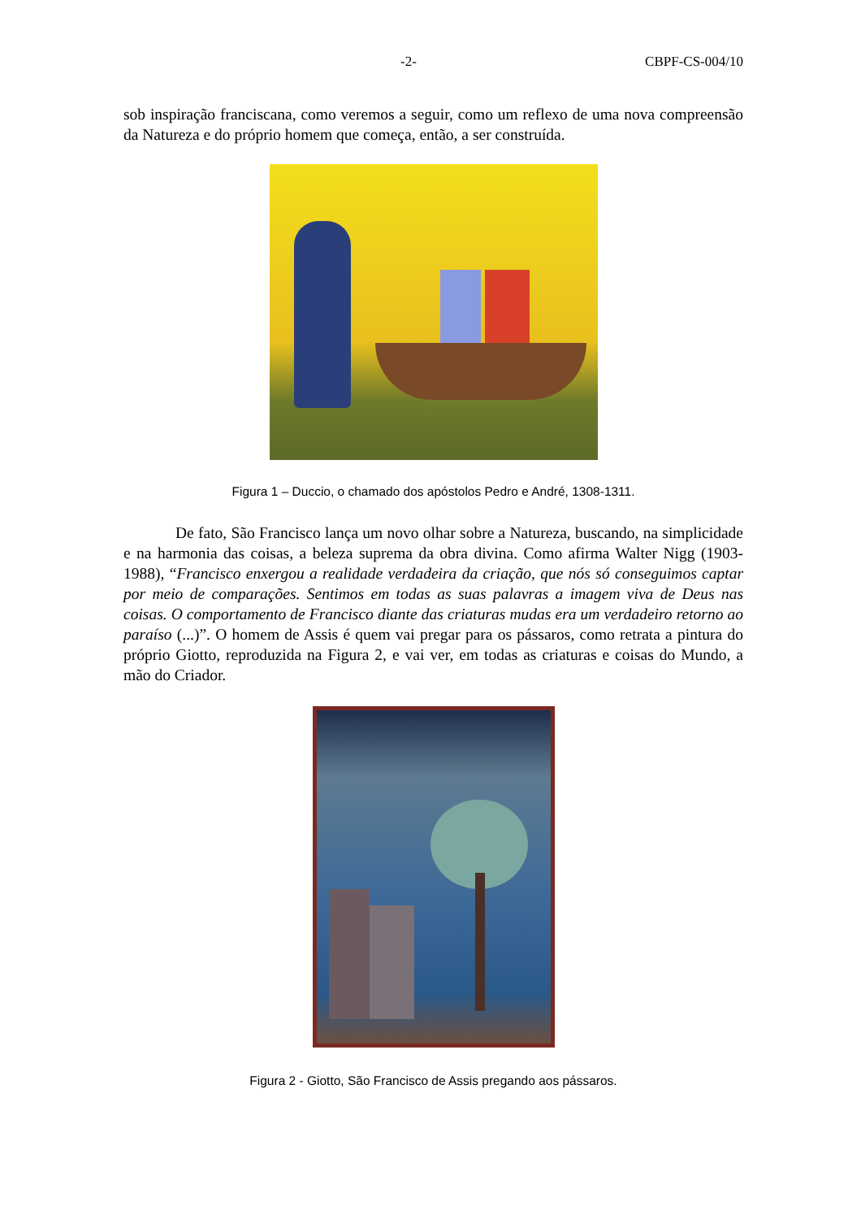-2- CBPF-CS-004/10
sob inspiração franciscana, como veremos a seguir, como um reflexo de uma nova compreensão da Natureza e do próprio homem que começa, então, a ser construída.
Figura 1 – Duccio, o chamado dos apóstolos Pedro e André, 1308-1311.
De fato, São Francisco lança um novo olhar sobre a Natureza, buscando, na simplicidade e na harmonia das coisas, a beleza suprema da obra divina. Como afirma Walter Nigg (1903-1988), “Francisco enxergou a realidade verdadeira da criação, que nós só conseguimos captar por meio de comparações. Sentimos em todas as suas palavras a imagem viva de Deus nas coisas. O comportamento de Francisco diante das criaturas mudas era um verdadeiro retorno ao paraíso (...)”. O homem de Assis é quem vai pregar para os pássaros, como retrata a pintura do próprio Giotto, reproduzida na Figura 2, e vai ver, em todas as criaturas e coisas do Mundo, a mão do Criador.
Figura 2 - Giotto, São Francisco de Assis pregando aos pássaros.